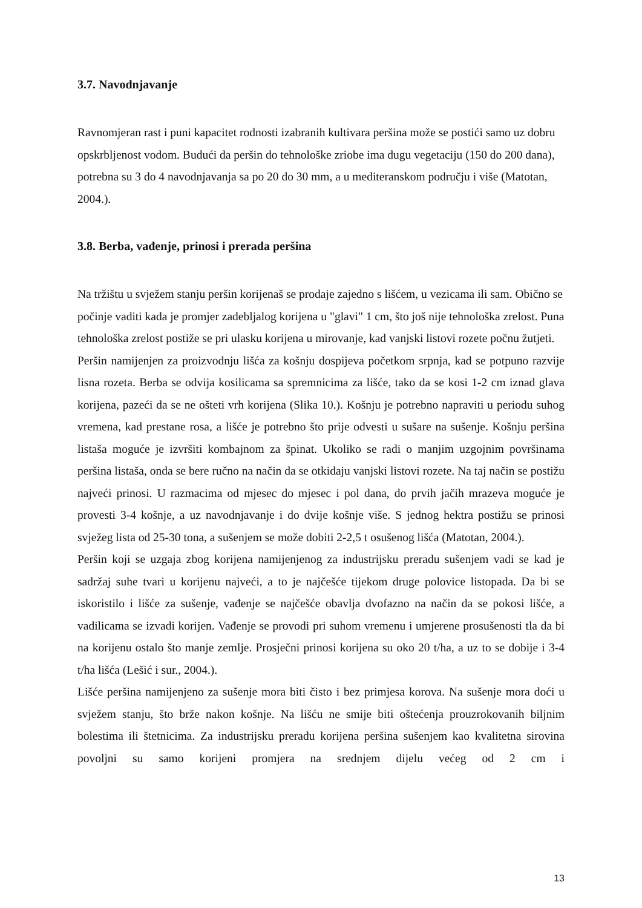3.7. Navodnjavanje
Ravnomjeran rast i puni kapacitet rodnosti izabranih kultivara peršina može se postići samo uz dobru opskrbljenost vodom. Budući da peršin do tehnološke zriobe ima dugu vegetaciju (150 do 200 dana), potrebna su 3 do 4 navodnjavanja sa po 20 do 30 mm, a u mediteranskom području i više (Matotan, 2004.).
3.8. Berba, vađenje, prinosi i prerada peršina
Na tržištu u svježem stanju peršin korijenaš se prodaje zajedno s lišćem, u vezicama ili sam. Obično se počinje vaditi kada je promjer zadebljalog korijena u "glavi" 1 cm, što još nije tehnološka zrelost. Puna tehnološka zrelost postiže se pri ulasku korijena u mirovanje, kad vanjski listovi rozete počnu žutjeti.
Peršin namijenjen za proizvodnju lišća za košnju dospijeva početkom srpnja, kad se potpuno razvije lisna rozeta. Berba se odvija kosilicama sa spremnicima za lišće, tako da se kosi 1-2 cm iznad glava korijena, pazeći da se ne ošteti vrh korijena (Slika 10.). Košnju je potrebno napraviti u periodu suhog vremena, kad prestane rosa, a lišće je potrebno što prije odvesti u sušare na sušenje. Košnju peršina listaša moguće je izvršiti kombajnom za špinat. Ukoliko se radi o manjim uzgojnim površinama peršina listaša, onda se bere ručno na način da se otkidaju vanjski listovi rozete. Na taj način se postižu najveći prinosi. U razmacima od mjesec do mjesec i pol dana, do prvih jačih mrazeva moguće je provesti 3-4 košnje, a uz navodnjavanje i do dvije košnje više. S jednog hektra postižu se prinosi svježeg lista od 25-30 tona, a sušenjem se može dobiti 2-2,5 t osušenog lišća (Matotan, 2004.).
Peršin koji se uzgaja zbog korijena namijenjenog za industrijsku preradu sušenjem vadi se kad je sadržaj suhe tvari u korijenu najveći, a to je najčešće tijekom druge polovice listopada. Da bi se iskoristilo i lišće za sušenje, vađenje se najčešće obavlja dvofazno na način da se pokosi lišće, a vadilicama se izvadi korijen. Vađenje se provodi pri suhom vremenu i umjerene prosušenosti tla da bi na korijenu ostalo što manje zemlje. Prosječni prinosi korijena su oko 20 t/ha, a uz to se dobije i 3-4 t/ha lišća (Lešić i sur., 2004.).
Lišće peršina namijenjeno za sušenje mora biti čisto i bez primjesa korova. Na sušenje mora doći u svježem stanju, što brže nakon košnje. Na lišću ne smije biti oštećenja prouzrokovanih biljnim bolestima ili štetnicima. Za industrijsku preradu korijena peršina sušenjem kao kvalitetna sirovina povoljni su samo korijeni promjera na srednjem dijelu većeg od 2 cm i
13